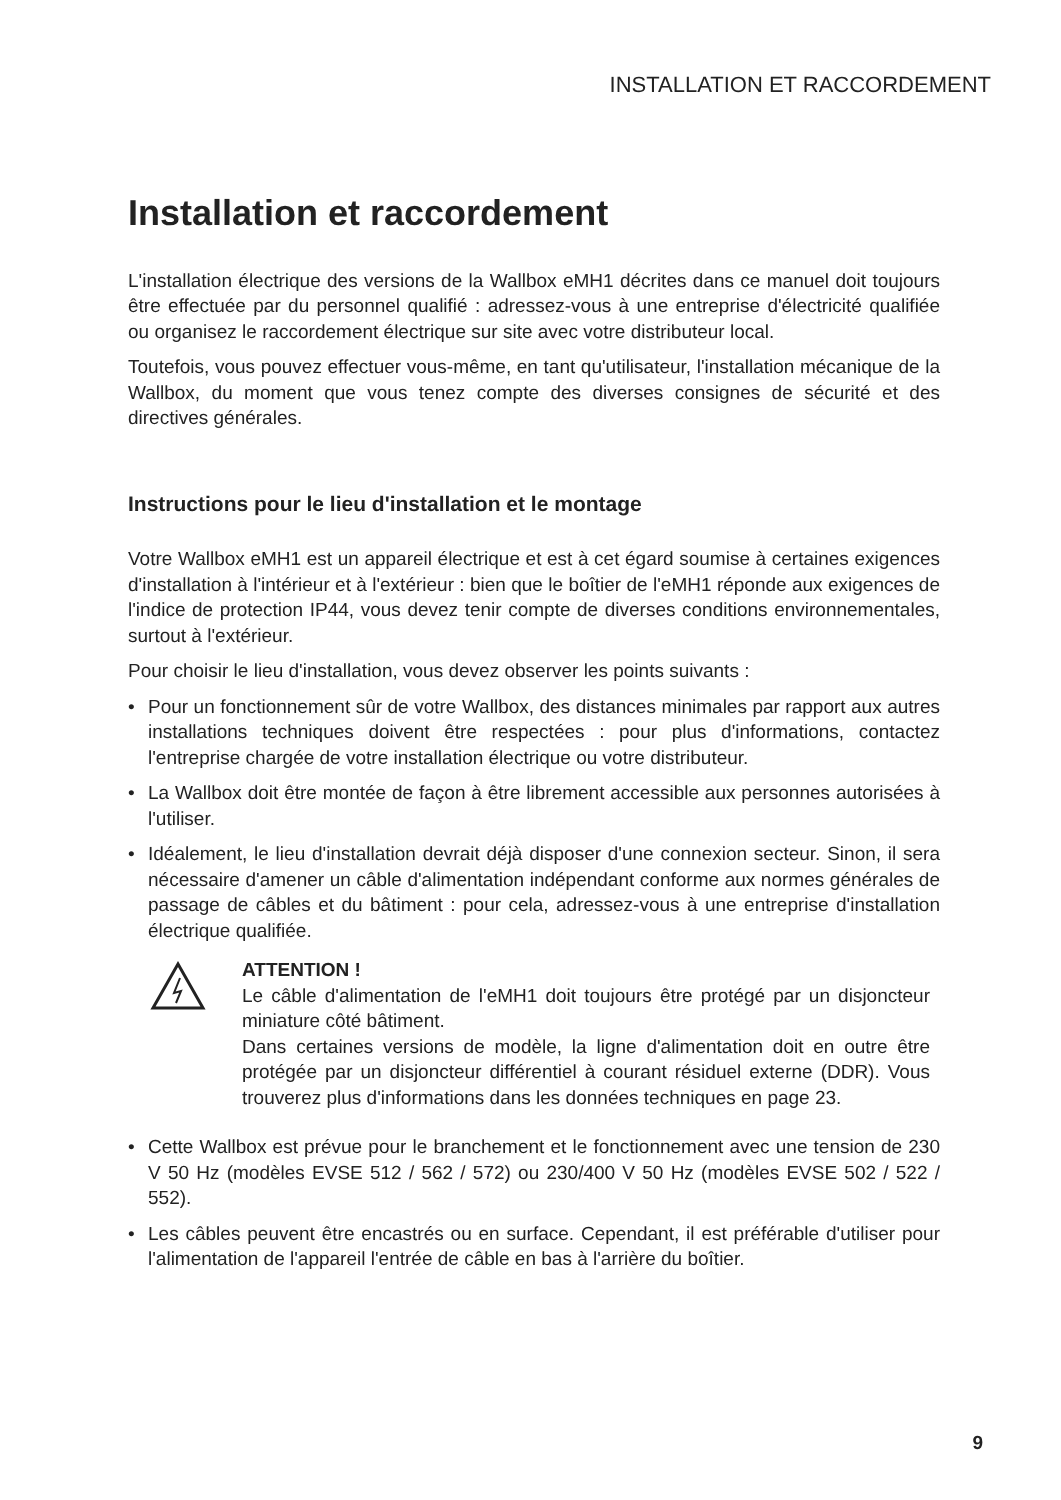INSTALLATION ET RACCORDEMENT
Installation et raccordement
L'installation électrique des versions de la Wallbox eMH1 décrites dans ce manuel doit toujours être effectuée par du personnel qualifié : adressez-vous à une entreprise d'électricité qualifiée ou organisez le raccordement électrique sur site avec votre distributeur local.
Toutefois, vous pouvez effectuer vous-même, en tant qu'utilisateur, l'installation mécanique de la Wallbox, du moment que vous tenez compte des diverses consignes de sécurité et des directives générales.
Instructions pour le lieu d'installation et le montage
Votre Wallbox eMH1 est un appareil électrique et est à cet égard soumise à certaines exigences d'installation à l'intérieur et à l'extérieur : bien que le boîtier de l'eMH1 réponde aux exigences de l'indice de protection IP44, vous devez tenir compte de diverses conditions environnementales, surtout à l'extérieur.
Pour choisir le lieu d'installation, vous devez observer les points suivants :
• Pour un fonctionnement sûr de votre Wallbox, des distances minimales par rapport aux autres installations techniques doivent être respectées : pour plus d'informations, contactez l'entreprise chargée de votre installation électrique ou votre distributeur.
• La Wallbox doit être montée de façon à être librement accessible aux personnes autorisées à l'utiliser.
• Idéalement, le lieu d'installation devrait déjà disposer d'une connexion secteur. Sinon, il sera nécessaire d'amener un câble d'alimentation indépendant conforme aux normes générales de passage de câbles et du bâtiment : pour cela, adressez-vous à une entreprise d'installation électrique qualifiée.
ATTENTION !
Le câble d'alimentation de l'eMH1 doit toujours être protégé par un disjoncteur miniature côté bâtiment.
Dans certaines versions de modèle, la ligne d'alimentation doit en outre être protégée par un disjoncteur différentiel à courant résiduel externe (DDR). Vous trouverez plus d'informations dans les données techniques en page 23.
• Cette Wallbox est prévue pour le branchement et le fonctionnement avec une tension de 230 V 50 Hz (modèles EVSE 512 / 562 / 572) ou 230/400 V 50 Hz (modèles EVSE 502 / 522 / 552).
• Les câbles peuvent être encastrés ou en surface. Cependant, il est préférable d'utiliser pour l'alimentation de l'appareil l'entrée de câble en bas à l'arrière du boîtier.
9